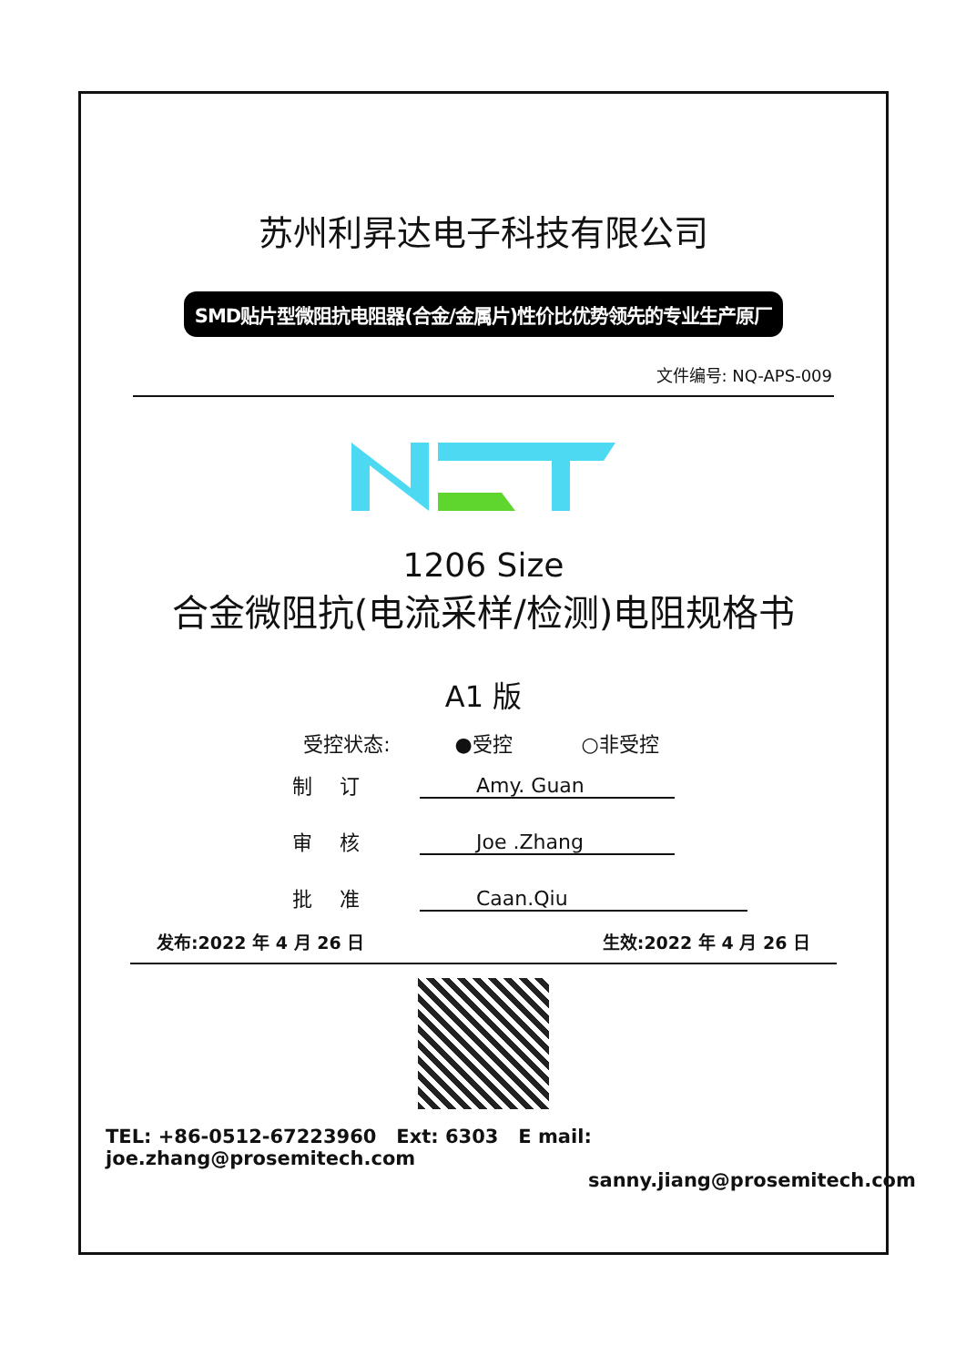苏州利昇达电子科技有限公司
SMD贴片型微阻抗电阻器(合金/金属片)性价比优势领先的专业生产原厂
文件编号: NQ-APS-009
1206 Size
合金微阻抗(电流采样/检测)电阻规格书
A1 版
受控状态: ●受控 ○非受控
制订 Amy. Guan
审核 Joe .Zhang
批准 Caan.Qiu
发布:2022 年 4 月 26 日 生效:2022 年 4 月 26 日
TEL: +86-0512-67223960 Ext: 6303 E mail: joe.zhang@prosemitech.com
sanny.jiang@prosemitech.com